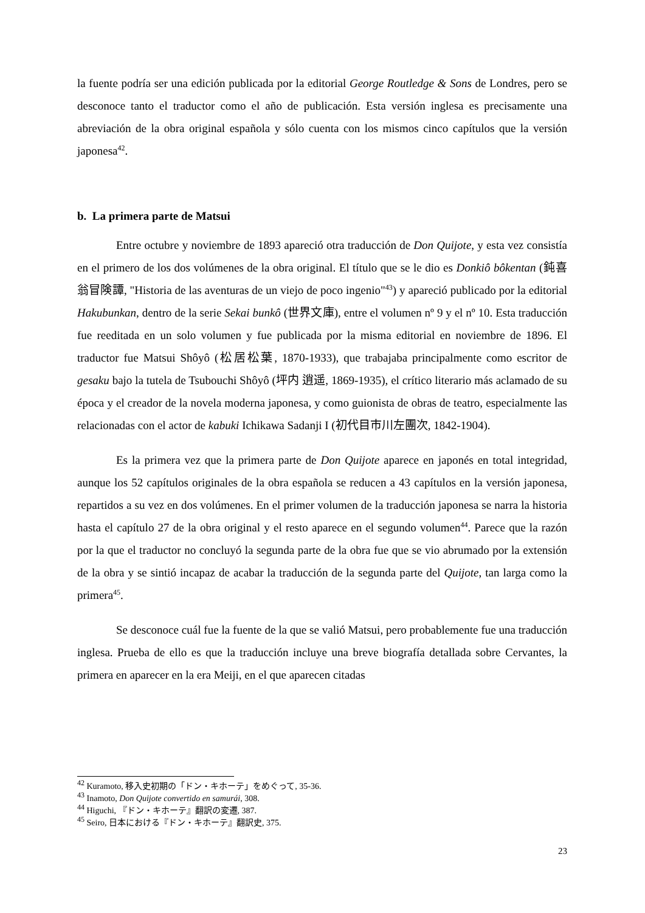la fuente podría ser una edición publicada por la editorial George Routledge & Sons de Londres, pero se desconoce tanto el traductor como el año de publicación. Esta versión inglesa es precisamente una abreviación de la obra original española y sólo cuenta con los mismos cinco capítulos que la versión japonesa<sup>42</sup>.
b. La primera parte de Matsui
Entre octubre y noviembre de 1893 apareció otra traducción de Don Quijote, y esta vez consistía en el primero de los dos volúmenes de la obra original. El título que se le dio es Donkiô bôkentan (鈍喜翁冒険譚, "Historia de las aventuras de un viejo de poco ingenio"<sup>43</sup>) y apareció publicado por la editorial Hakubunkan, dentro de la serie Sekai bunkô (世界文庫), entre el volumen nº 9 y el nº 10. Esta traducción fue reeditada en un solo volumen y fue publicada por la misma editorial en noviembre de 1896. El traductor fue Matsui Shôyô (松居松葉, 1870-1933), que trabajaba principalmente como escritor de gesaku bajo la tutela de Tsubouchi Shôyô (坪内 逍遥, 1869-1935), el crítico literario más aclamado de su época y el creador de la novela moderna japonesa, y como guionista de obras de teatro, especialmente las relacionadas con el actor de kabuki Ichikawa Sadanji I (初代目市川左團次, 1842-1904).
Es la primera vez que la primera parte de Don Quijote aparece en japonés en total integridad, aunque los 52 capítulos originales de la obra española se reducen a 43 capítulos en la versión japonesa, repartidos a su vez en dos volúmenes. En el primer volumen de la traducción japonesa se narra la historia hasta el capítulo 27 de la obra original y el resto aparece en el segundo volumen<sup>44</sup>. Parece que la razón por la que el traductor no concluyó la segunda parte de la obra fue que se vio abrumado por la extensión de la obra y se sintió incapaz de acabar la traducción de la segunda parte del Quijote, tan larga como la primera<sup>45</sup>.
Se desconoce cuál fue la fuente de la que se valió Matsui, pero probablemente fue una traducción inglesa. Prueba de ello es que la traducción incluye una breve biografía detallada sobre Cervantes, la primera en aparecer en la era Meiji, en el que aparecen citadas
<sup>42</sup> Kuramoto, 移入史初期の「ドン・キホーテ」をめぐって, 35-36.
<sup>43</sup> Inamoto, Don Quijote convertido en samurái, 308.
<sup>44</sup> Higuchi, 『ドン・キホーテ』翻訳の変遷, 387.
<sup>45</sup> Seiro, 日本における『ドン・キホーテ』翻訳史, 375.
23